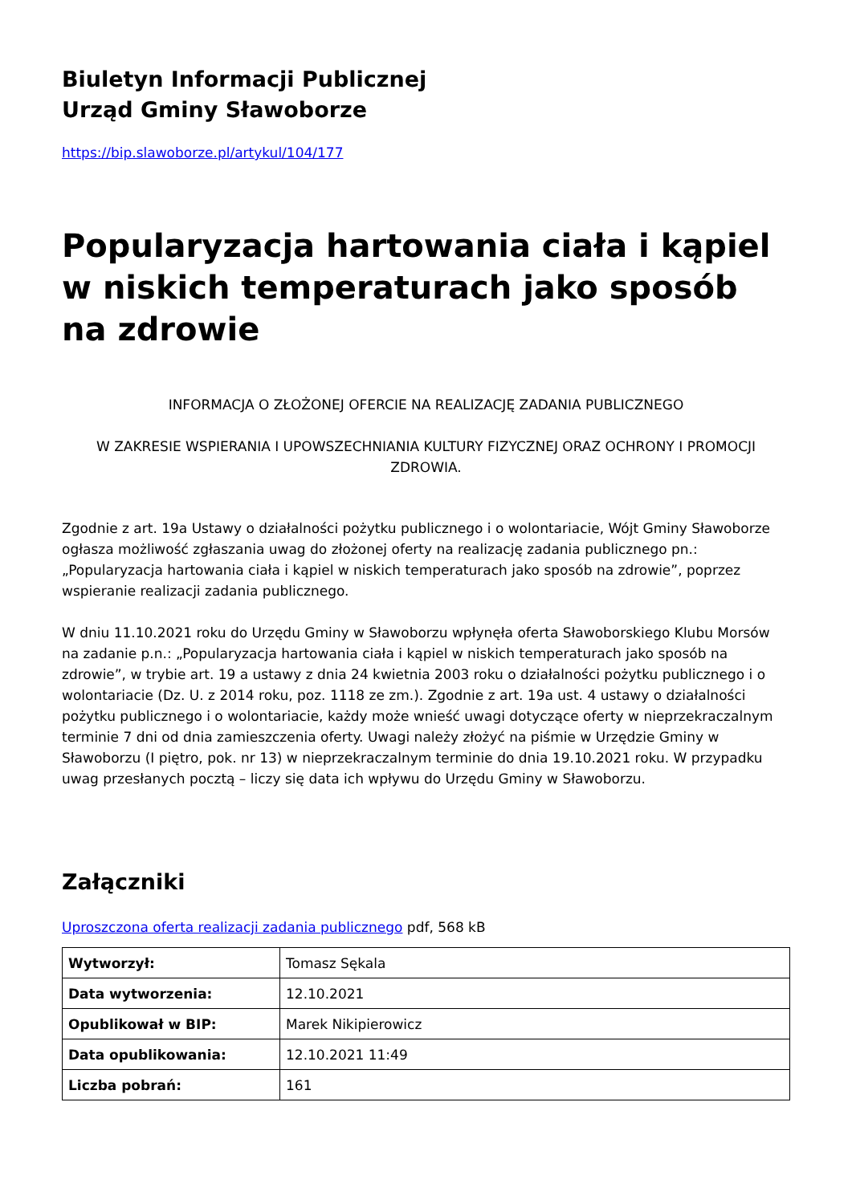Biuletyn Informacji Publicznej
Urząd Gminy Sławoborze
https://bip.slawoborze.pl/artykul/104/177
Popularyzacja hartowania ciała i kąpiel w niskich temperaturach jako sposób na zdrowie
INFORMACJA O ZŁOŻONEJ OFERCIE NA REALIZACJĘ ZADANIA PUBLICZNEGO
W ZAKRESIE WSPIERANIA I UPOWSZECHNIANIA KULTURY FIZYCZNEJ ORAZ OCHRONY I PROMOCJI ZDROWIA.
Zgodnie z art. 19a Ustawy o działalności pożytku publicznego i o wolontariacie, Wójt Gminy Sławoborze ogłasza możliwość zgłaszania uwag do złożonej oferty na realizację zadania publicznego pn.: „Popularyzacja hartowania ciała i kąpiel w niskich temperaturach jako sposób na zdrowie”, poprzez wspieranie realizacji zadania publicznego.
W dniu 11.10.2021 roku do Urzędu Gminy w Sławoborzu wpłynęła oferta Sławoborskiego Klubu Morsów na zadanie p.n.: „Popularyzacja hartowania ciała i kąpiel w niskich temperaturach jako sposób na zdrowie”, w trybie art. 19 a ustawy z dnia 24 kwietnia 2003 roku o działalności pożytku publicznego i o wolontariacie (Dz. U. z 2014 roku, poz. 1118 ze zm.). Zgodnie z art. 19a ust. 4 ustawy o działalności pożytku publicznego i o wolontariacie, każdy może wnieść uwagi dotyczące oferty w nieprzekraczalnym terminie 7 dni od dnia zamieszczenia oferty. Uwagi należy złożyć na piśmie w Urzędzie Gminy w Sławoborzu (I piętro, pok. nr 13) w nieprzekraczalnym terminie do dnia 19.10.2021 roku. W przypadku uwag przesłanych pocztą – liczy się data ich wpływu do Urzędu Gminy w Sławoborzu.
Załączniki
Uproszczona oferta realizacji zadania publicznego pdf, 568 kB
| Wytworzył: | Tomasz Sękala |
| Data wytworzenia: | 12.10.2021 |
| Opublikował w BIP: | Marek Nikipierowicz |
| Data opublikowania: | 12.10.2021 11:49 |
| Liczba pobrań: | 161 |